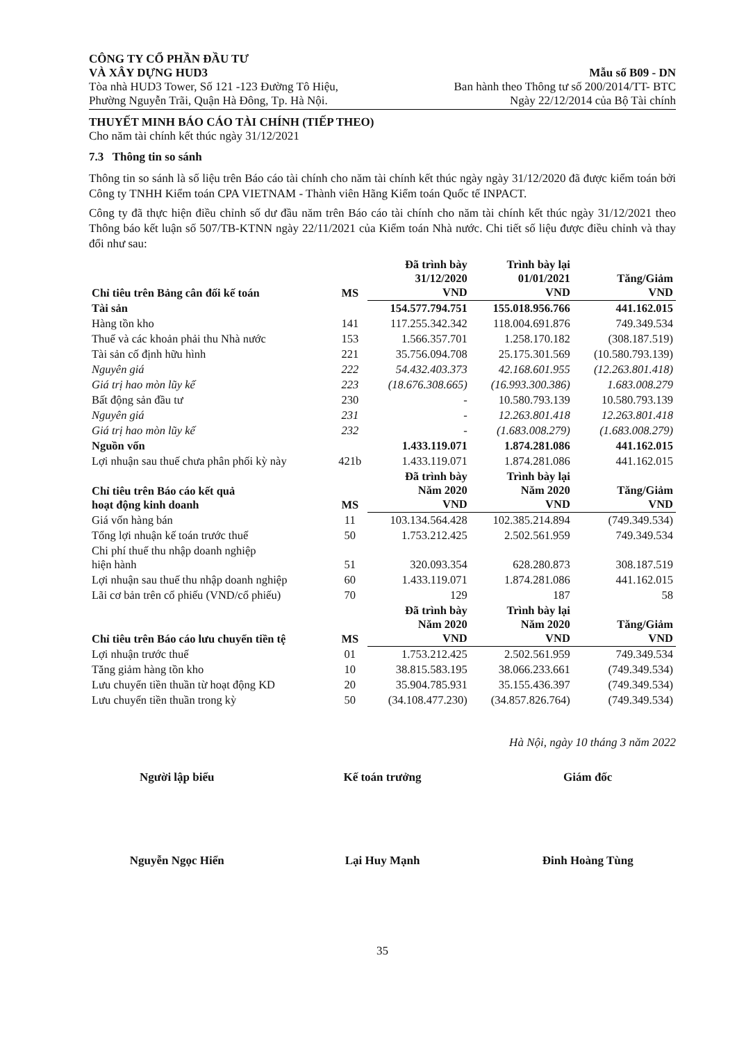CÔNG TY CỔ PHẦN ĐẦU TƯ
VÀ XÂY DỰNG HUD3
Tòa nhà HUD3 Tower, Số 121 -123 Đường Tô Hiệu,
Phường Nguyễn Trãi, Quận Hà Đông, Tp. Hà Nội.
Mẫu số B09 - DN
Ban hành theo Thông tư số 200/2014/TT- BTC
Ngày 22/12/2014 của Bộ Tài chính
THUYẾT MINH BÁO CÁO TÀI CHÍNH (TIẾP THEO)
Cho năm tài chính kết thúc ngày 31/12/2021
7.3 Thông tin so sánh
Thông tin so sánh là số liệu trên Báo cáo tài chính cho năm tài chính kết thúc ngày ngày 31/12/2020 đã được kiểm toán bởi Công ty TNHH Kiểm toán CPA VIETNAM - Thành viên Hãng Kiểm toán Quốc tế INPACT.
Công ty đã thực hiện điều chỉnh số dư đầu năm trên Báo cáo tài chính cho năm tài chính kết thúc ngày 31/12/2021 theo Thông báo kết luận số 507/TB-KTNN ngày 22/11/2021 của Kiểm toán Nhà nước. Chi tiết số liệu được điều chỉnh và thay đổi như sau:
| Chỉ tiêu trên Bảng cân đối kế toán | MS | Đã trình bày 31/12/2020 VND | Trình bày lại 01/01/2021 VND | Tăng/Giảm VND |
| --- | --- | --- | --- | --- |
| Tài sản | | 154.577.794.751 | 155.018.956.766 | 441.162.015 |
| Hàng tồn kho | 141 | 117.255.342.342 | 118.004.691.876 | 749.349.534 |
| Thuế và các khoản phải thu Nhà nước | 153 | 1.566.357.701 | 1.258.170.182 | (308.187.519) |
| Tài sản cố định hữu hình | 221 | 35.756.094.708 | 25.175.301.569 | (10.580.793.139) |
| Nguyên giá | 222 | 54.432.403.373 | 42.168.601.955 | (12.263.801.418) |
| Giá trị hao mòn lũy kế | 223 | (18.676.308.665) | (16.993.300.386) | 1.683.008.279 |
| Bất động sản đầu tư | 230 | - | 10.580.793.139 | 10.580.793.139 |
| Nguyên giá | 231 | - | 12.263.801.418 | 12.263.801.418 |
| Giá trị hao mòn lũy kế | 232 | - | (1.683.008.279) | (1.683.008.279) |
| Nguồn vốn | | 1.433.119.071 | 1.874.281.086 | 441.162.015 |
| Lợi nhuận sau thuế chưa phân phối kỳ này | 421b | 1.433.119.071 | 1.874.281.086 | 441.162.015 |
| Chỉ tiêu trên Báo cáo kết quả hoạt động kinh doanh | MS | Đã trình bày Năm 2020 VND | Trình bày lại Năm 2020 VND | Tăng/Giảm VND |
| Giá vốn hàng bán | 11 | 103.134.564.428 | 102.385.214.894 | (749.349.534) |
| Tổng lợi nhuận kế toán trước thuế | 50 | 1.753.212.425 | 2.502.561.959 | 749.349.534 |
| Chi phí thuế thu nhập doanh nghiệp hiện hành | 51 | 320.093.354 | 628.280.873 | 308.187.519 |
| Lợi nhuận sau thuế thu nhập doanh nghiệp | 60 | 1.433.119.071 | 1.874.281.086 | 441.162.015 |
| Lãi cơ bản trên cổ phiếu (VND/cổ phiếu) | 70 | 129 | 187 | 58 |
| Chỉ tiêu trên Báo cáo lưu chuyển tiền tệ | MS | Đã trình bày Năm 2020 VND | Trình bày lại Năm 2020 VND | Tăng/Giảm VND |
| Lợi nhuận trước thuế | 01 | 1.753.212.425 | 2.502.561.959 | 749.349.534 |
| Tăng giảm hàng tồn kho | 10 | 38.815.583.195 | 38.066.233.661 | (749.349.534) |
| Lưu chuyển tiền thuần từ hoạt động KD | 20 | 35.904.785.931 | 35.155.436.397 | (749.349.534) |
| Lưu chuyển tiền thuần trong kỳ | 50 | (34.108.477.230) | (34.857.826.764) | (749.349.534) |
Hà Nội, ngày 10 tháng 3 năm 2022
Người lập biểu
Nguyễn Ngọc Hiển
Kế toán trưởng
Lại Huy Mạnh
Giám đốc
Đinh Hoàng Tùng
35